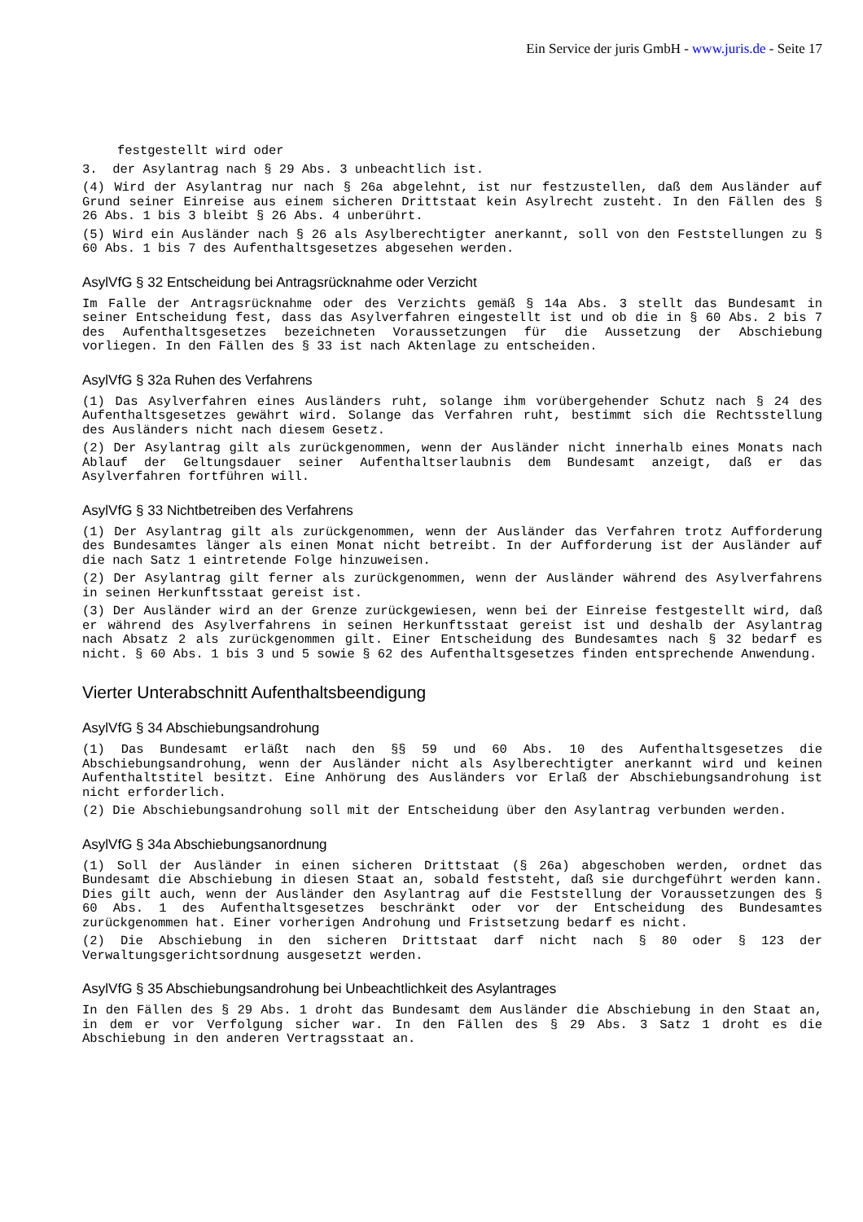Ein Service der juris GmbH - www.juris.de - Seite 17
festgestellt wird oder
3. der Asylantrag nach § 29 Abs. 3 unbeachtlich ist.
(4) Wird der Asylantrag nur nach § 26a abgelehnt, ist nur festzustellen, daß dem Ausländer auf Grund seiner Einreise aus einem sicheren Drittstaat kein Asylrecht zusteht. In den Fällen des § 26 Abs. 1 bis 3 bleibt § 26 Abs. 4 unberührt.
(5) Wird ein Ausländer nach § 26 als Asylberechtigter anerkannt, soll von den Feststellungen zu § 60 Abs. 1 bis 7 des Aufenthaltsgesetzes abgesehen werden.
AsylVfG § 32 Entscheidung bei Antragsrücknahme oder Verzicht
Im Falle der Antragsrücknahme oder des Verzichts gemäß § 14a Abs. 3 stellt das Bundesamt in seiner Entscheidung fest, dass das Asylverfahren eingestellt ist und ob die in § 60 Abs. 2 bis 7 des Aufenthaltsgesetzes bezeichneten Voraussetzungen für die Aussetzung der Abschiebung vorliegen. In den Fällen des § 33 ist nach Aktenlage zu entscheiden.
AsylVfG § 32a Ruhen des Verfahrens
(1) Das Asylverfahren eines Ausländers ruht, solange ihm vorübergehender Schutz nach § 24 des Aufenthaltsgesetzes gewährt wird. Solange das Verfahren ruht, bestimmt sich die Rechtsstellung des Ausländers nicht nach diesem Gesetz.
(2) Der Asylantrag gilt als zurückgenommen, wenn der Ausländer nicht innerhalb eines Monats nach Ablauf der Geltungsdauer seiner Aufenthaltserlaubnis dem Bundesamt anzeigt, daß er das Asylverfahren fortführen will.
AsylVfG § 33 Nichtbetreiben des Verfahrens
(1) Der Asylantrag gilt als zurückgenommen, wenn der Ausländer das Verfahren trotz Aufforderung des Bundesamtes länger als einen Monat nicht betreibt. In der Aufforderung ist der Ausländer auf die nach Satz 1 eintretende Folge hinzuweisen.
(2) Der Asylantrag gilt ferner als zurückgenommen, wenn der Ausländer während des Asylverfahrens in seinen Herkunftsstaat gereist ist.
(3) Der Ausländer wird an der Grenze zurückgewiesen, wenn bei der Einreise festgestellt wird, daß er während des Asylverfahrens in seinen Herkunftsstaat gereist ist und deshalb der Asylantrag nach Absatz 2 als zurückgenommen gilt. Einer Entscheidung des Bundesamtes nach § 32 bedarf es nicht. § 60 Abs. 1 bis 3 und 5 sowie § 62 des Aufenthaltsgesetzes finden entsprechende Anwendung.
Vierter Unterabschnitt Aufenthaltsbeendigung
AsylVfG § 34 Abschiebungsandrohung
(1) Das Bundesamt erläßt nach den §§ 59 und 60 Abs. 10 des Aufenthaltsgesetzes die Abschiebungsandrohung, wenn der Ausländer nicht als Asylberechtigter anerkannt wird und keinen Aufenthaltstitel besitzt. Eine Anhörung des Ausländers vor Erlaß der Abschiebungsandrohung ist nicht erforderlich.
(2) Die Abschiebungsandrohung soll mit der Entscheidung über den Asylantrag verbunden werden.
AsylVfG § 34a Abschiebungsanordnung
(1) Soll der Ausländer in einen sicheren Drittstaat (§ 26a) abgeschoben werden, ordnet das Bundesamt die Abschiebung in diesen Staat an, sobald feststeht, daß sie durchgeführt werden kann. Dies gilt auch, wenn der Ausländer den Asylantrag auf die Feststellung der Voraussetzungen des § 60 Abs. 1 des Aufenthaltsgesetzes beschränkt oder vor der Entscheidung des Bundesamtes zurückgenommen hat. Einer vorherigen Androhung und Fristsetzung bedarf es nicht.
(2) Die Abschiebung in den sicheren Drittstaat darf nicht nach § 80 oder § 123 der Verwaltungsgerichtsordnung ausgesetzt werden.
AsylVfG § 35 Abschiebungsandrohung bei Unbeachtlichkeit des Asylantrages
In den Fällen des § 29 Abs. 1 droht das Bundesamt dem Ausländer die Abschiebung in den Staat an, in dem er vor Verfolgung sicher war. In den Fällen des § 29 Abs. 3 Satz 1 droht es die Abschiebung in den anderen Vertragsstaat an.